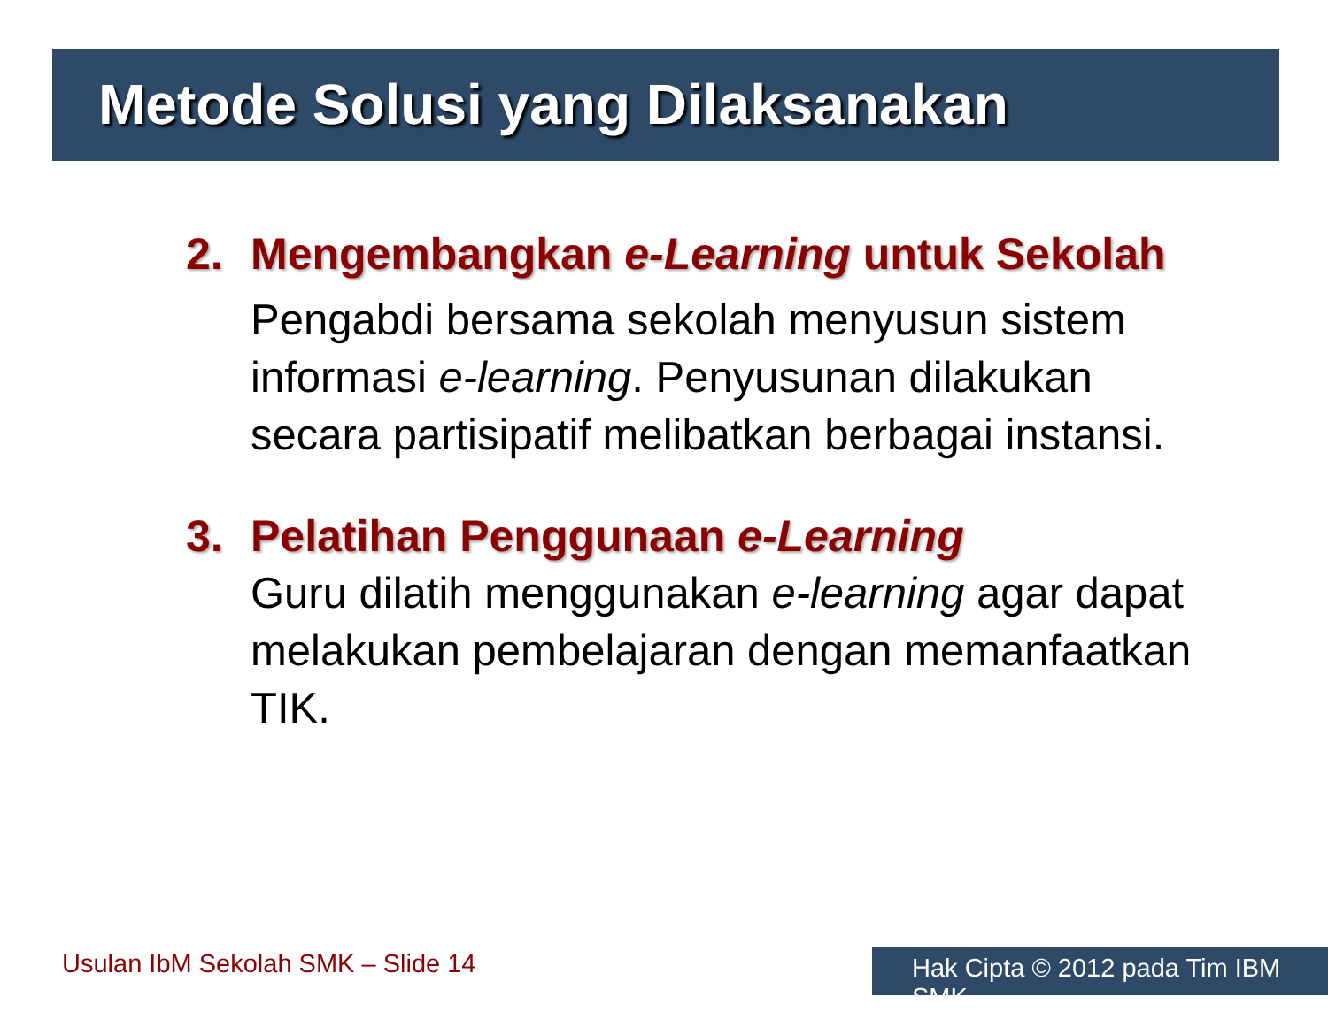Metode Solusi yang Dilaksanakan
2. Mengembangkan e-Learning untuk Sekolah
Pengabdi bersama sekolah menyusun sistem informasi e-learning. Penyusunan dilakukan secara partisipatif melibatkan berbagai instansi.
3. Pelatihan Penggunaan e-Learning
Guru dilatih menggunakan e-learning agar dapat melakukan pembelajaran dengan memanfaatkan TIK.
Usulan IbM Sekolah SMK – Slide 14
Hak Cipta © 2012 pada Tim IBM SMK